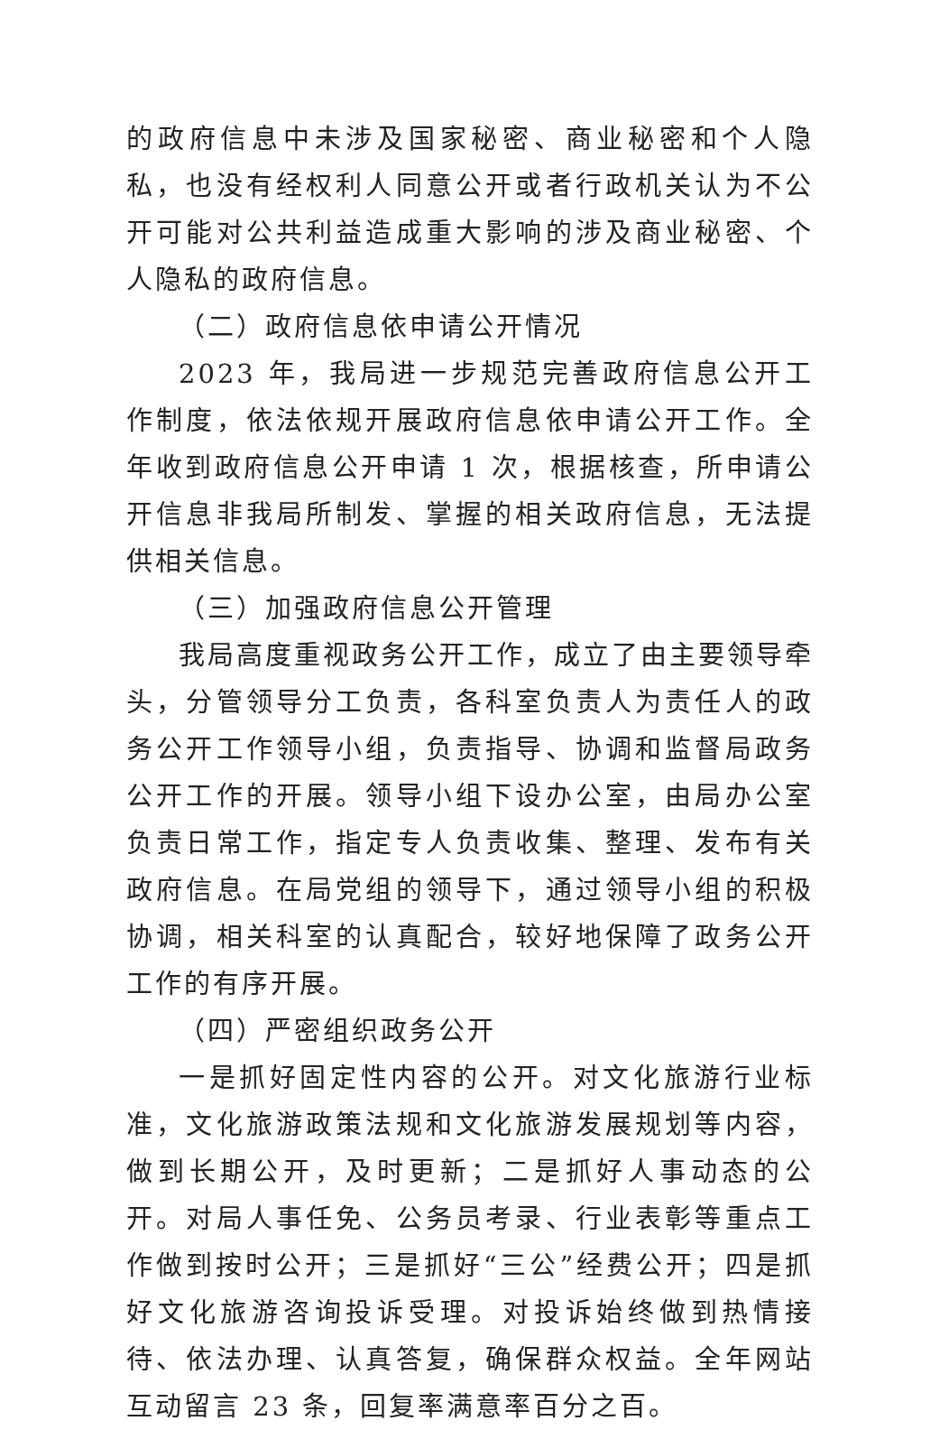的政府信息中未涉及国家秘密、商业秘密和个人隐私，也没有经权利人同意公开或者行政机关认为不公开可能对公共利益造成重大影响的涉及商业秘密、个人隐私的政府信息。
（二）政府信息依申请公开情况
2023 年，我局进一步规范完善政府信息公开工作制度，依法依规开展政府信息依申请公开工作。全年收到政府信息公开申请 1 次，根据核查，所申请公开信息非我局所制发、掌握的相关政府信息，无法提供相关信息。
（三）加强政府信息公开管理
我局高度重视政务公开工作，成立了由主要领导牵头，分管领导分工负责，各科室负责人为责任人的政务公开工作领导小组，负责指导、协调和监督局政务公开工作的开展。领导小组下设办公室，由局办公室负责日常工作，指定专人负责收集、整理、发布有关政府信息。在局党组的领导下，通过领导小组的积极协调，相关科室的认真配合，较好地保障了政务公开工作的有序开展。
（四）严密组织政务公开
一是抓好固定性内容的公开。对文化旅游行业标准，文化旅游政策法规和文化旅游发展规划等内容，做到长期公开，及时更新；二是抓好人事动态的公开。对局人事任免、公务员考录、行业表彰等重点工作做到按时公开；三是抓好“三公”经费公开；四是抓好文化旅游咨询投诉受理。对投诉始终做到热情接待、依法办理、认真答复，确保群众权益。全年网站互动留言 23 条，回复率满意率百分之百。